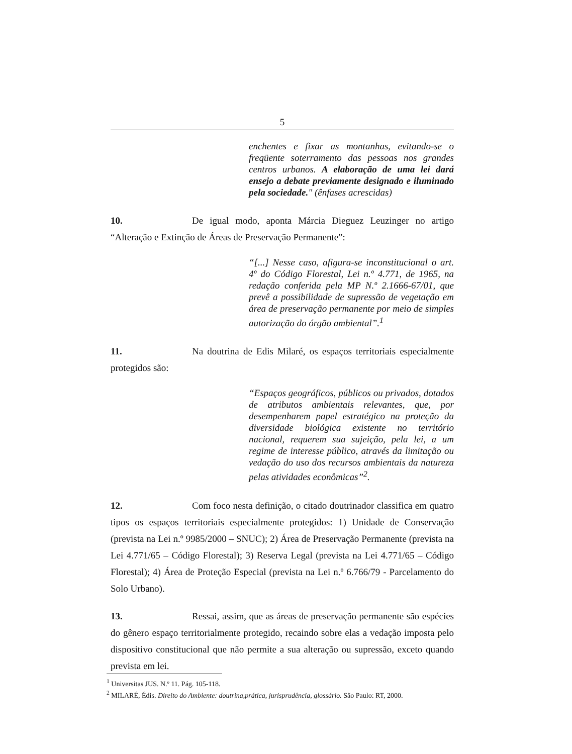5
enchentes e fixar as montanhas, evitando-se o freqüente soterramento das pessoas nos grandes centros urbanos. A elaboração de uma lei dará ensejo a debate previamente designado e iluminado pela sociedade." (ênfases acrescidas)
10. De igual modo, aponta Márcia Dieguez Leuzinger no artigo “Alteração e Extinção de Áreas de Preservação Permanente”:
“[...] Nesse caso, afigura-se inconstitucional o art. 4º do Código Florestal, Lei n.º 4.771, de 1965, na redação conferida pela MP N.º 2.1666-67/01, que prevê a possibilidade de supressão de vegetação em área de preservação permanente por meio de simples autorização do órgão ambiental”.<sup>1</sup>
11. Na doutrina de Edis Milaré, os espaços territoriais especialmente protegidos são:
“Espaços geográficos, públicos ou privados, dotados de atributos ambientais relevantes, que, por desempenharem papel estratégico na proteção da diversidade biológica existente no território nacional, requerem sua sujeição, pela lei, a um regime de interesse público, através da limitação ou vedação do uso dos recursos ambientais da natureza pelas atividades econômicas”<sup>2</sup>.
12. Com foco nesta definição, o citado doutrinador classifica em quatro tipos os espaços territoriais especialmente protegidos: 1) Unidade de Conservação (prevista na Lei n.º 9985/2000 – SNUC); 2) Área de Preservação Permanente (prevista na Lei 4.771/65 – Código Florestal); 3) Reserva Legal (prevista na Lei 4.771/65 – Código Florestal); 4) Área de Proteção Especial (prevista na Lei n.º 6.766/79 - Parcelamento do Solo Urbano).
13. Ressai, assim, que as áreas de preservação permanente são espécies do gênero espaço territorialmente protegido, recaindo sobre elas a vedação imposta pelo dispositivo constitucional que não permite a sua alteração ou supressão, exceto quando prevista em lei.
<sup>1</sup> Universitas JUS. N.º 11. Pág. 105-118.
<sup>2</sup> MILARÉ, Édis. Direito do Ambiente: doutrina,prática, jurisprudência, glossário. São Paulo: RT, 2000.